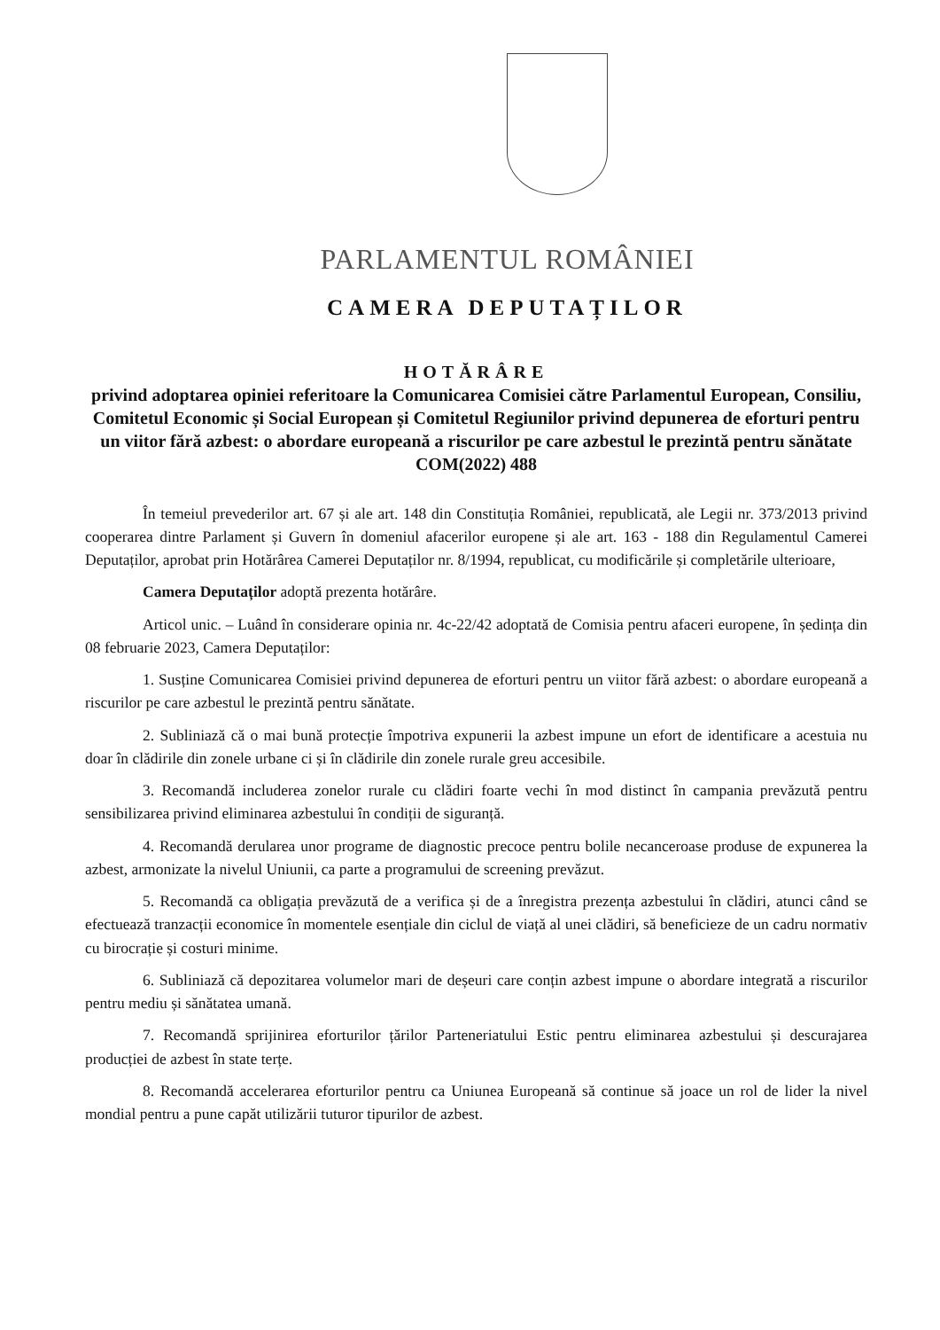PARLAMENTUL ROMÂNIEI
CAMERA DEPUTAȚILOR
HOTĂRÂRE
privind adoptarea opiniei referitoare la Comunicarea Comisiei către Parlamentul European, Consiliu, Comitetul Economic și Social European și Comitetul Regiunilor privind depunerea de eforturi pentru un viitor fără azbest: o abordare europeană a riscurilor pe care azbestul le prezintă pentru sănătate
COM(2022) 488
În temeiul prevederilor art. 67 și ale art. 148 din Constituția României, republicată, ale Legii nr. 373/2013 privind cooperarea dintre Parlament și Guvern în domeniul afacerilor europene și ale art. 163 - 188 din Regulamentul Camerei Deputaților, aprobat prin Hotărârea Camerei Deputaților nr. 8/1994, republicat, cu modificările și completările ulterioare,
Camera Deputaților adoptă prezenta hotărâre.
Articol unic. – Luând în considerare opinia nr. 4c-22/42 adoptată de Comisia pentru afaceri europene, în ședința din 08 februarie 2023, Camera Deputaților:
1. Susține Comunicarea Comisiei privind depunerea de eforturi pentru un viitor fără azbest: o abordare europeană a riscurilor pe care azbestul le prezintă pentru sănătate.
2. Subliniază că o mai bună protecție împotriva expunerii la azbest impune un efort de identificare a acestuia nu doar în clădirile din zonele urbane ci și în clădirile din zonele rurale greu accesibile.
3. Recomandă includerea zonelor rurale cu clădiri foarte vechi în mod distinct în campania prevăzută pentru sensibilizarea privind eliminarea azbestului în condiții de siguranță.
4. Recomandă derularea unor programe de diagnostic precoce pentru bolile necanceroase produse de expunerea la azbest, armonizate la nivelul Uniunii, ca parte a programului de screening prevăzut.
5. Recomandă ca obligația prevăzută de a verifica și de a înregistra prezența azbestului în clădiri, atunci când se efectuează tranzacții economice în momentele esențiale din ciclul de viață al unei clădiri, să beneficieze de un cadru normativ cu birocrație și costuri minime.
6. Subliniază că depozitarea volumelor mari de deșeuri care conțin azbest impune o abordare integrată a riscurilor pentru mediu și sănătatea umană.
7. Recomandă sprijinirea eforturilor țărilor Parteneriatului Estic pentru eliminarea azbestului și descurajarea producției de azbest în state terțe.
8. Recomandă accelerarea eforturilor pentru ca Uniunea Europeană să continue să joace un rol de lider la nivel mondial pentru a pune capăt utilizării tuturor tipurilor de azbest.